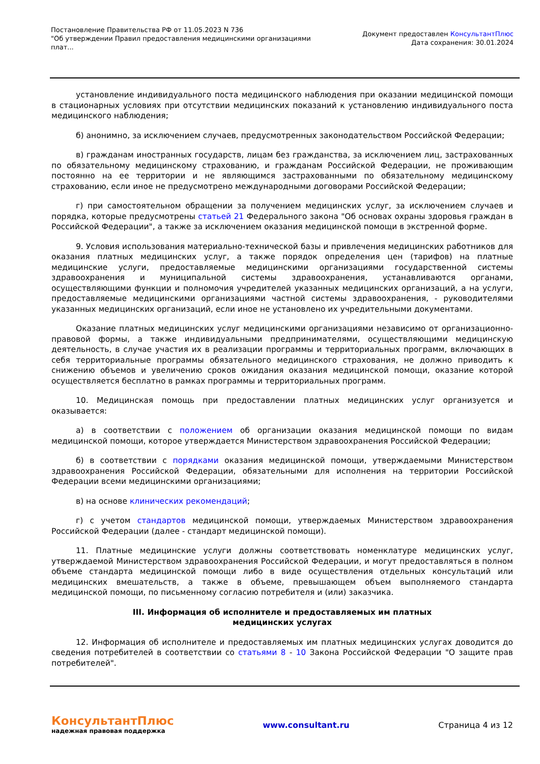Постановление Правительства РФ от 11.05.2023 N 736
"Об утверждении Правил предоставления медицинскими организациями
плат...
Документ предоставлен КонсультантПлюс
Дата сохранения: 30.01.2024
установление индивидуального поста медицинского наблюдения при оказании медицинской помощи в стационарных условиях при отсутствии медицинских показаний к установлению индивидуального поста медицинского наблюдения;
б) анонимно, за исключением случаев, предусмотренных законодательством Российской Федерации;
в) гражданам иностранных государств, лицам без гражданства, за исключением лиц, застрахованных по обязательному медицинскому страхованию, и гражданам Российской Федерации, не проживающим постоянно на ее территории и не являющимся застрахованными по обязательному медицинскому страхованию, если иное не предусмотрено международными договорами Российской Федерации;
г) при самостоятельном обращении за получением медицинских услуг, за исключением случаев и порядка, которые предусмотрены статьей 21 Федерального закона "Об основах охраны здоровья граждан в Российской Федерации", а также за исключением оказания медицинской помощи в экстренной форме.
9. Условия использования материально-технической базы и привлечения медицинских работников для оказания платных медицинских услуг, а также порядок определения цен (тарифов) на платные медицинские услуги, предоставляемые медицинскими организациями государственной системы здравоохранения и муниципальной системы здравоохранения, устанавливаются органами, осуществляющими функции и полномочия учредителей указанных медицинских организаций, а на услуги, предоставляемые медицинскими организациями частной системы здравоохранения, - руководителями указанных медицинских организаций, если иное не установлено их учредительными документами.
Оказание платных медицинских услуг медицинскими организациями независимо от организационно-правовой формы, а также индивидуальными предпринимателями, осуществляющими медицинскую деятельность, в случае участия их в реализации программы и территориальных программ, включающих в себя территориальные программы обязательного медицинского страхования, не должно приводить к снижению объемов и увеличению сроков ожидания оказания медицинской помощи, оказание которой осуществляется бесплатно в рамках программы и территориальных программ.
10. Медицинская помощь при предоставлении платных медицинских услуг организуется и оказывается:
а) в соответствии с положением об организации оказания медицинской помощи по видам медицинской помощи, которое утверждается Министерством здравоохранения Российской Федерации;
б) в соответствии с порядками оказания медицинской помощи, утверждаемыми Министерством здравоохранения Российской Федерации, обязательными для исполнения на территории Российской Федерации всеми медицинскими организациями;
в) на основе клинических рекомендаций;
г) с учетом стандартов медицинской помощи, утверждаемых Министерством здравоохранения Российской Федерации (далее - стандарт медицинской помощи).
11. Платные медицинские услуги должны соответствовать номенклатуре медицинских услуг, утверждаемой Министерством здравоохранения Российской Федерации, и могут предоставляться в полном объеме стандарта медицинской помощи либо в виде осуществления отдельных консультаций или медицинских вмешательств, а также в объеме, превышающем объем выполняемого стандарта медицинской помощи, по письменному согласию потребителя и (или) заказчика.
III. Информация об исполнителе и предоставляемых им платных
медицинских услугах
12. Информация об исполнителе и предоставляемых им платных медицинских услугах доводится до сведения потребителей в соответствии со статьями 8 - 10 Закона Российской Федерации "О защите прав потребителей".
КонсультантПлюс
надежная правовая поддержка
www.consultant.ru Страница 4 из 12